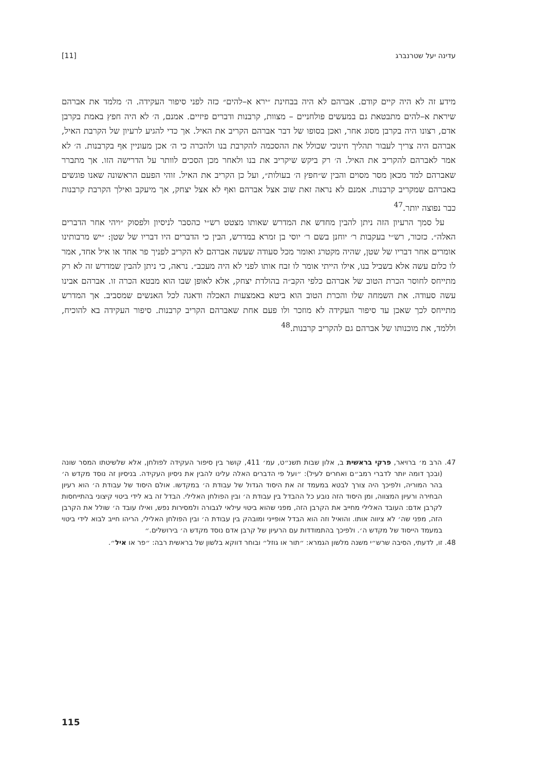עדינה יעל שטרנברג [11]
מידע זה לא היה קיים קודם. אברהם לא היה בבחינת ״ירא א–להים״ כזה לפני סיפור העקידה. ה׳ מלמד את אברהם שיראת א–להים מתבטאת גם במעשים פולחניים – מצוות, קרבנות ודברים פיזיים. אמנם, ה׳ לא היה חפץ באמת בקרבן אדם, רצונו היה בקרבן מסוג אחר, ואכן בסופו של דבר אברהם הקריב את האיל. אך כדי להגיע לרעיון של הקרבת האיל, אברהם היה צריך לעבור תהליך חינוכי שכולל את ההסכמה להקרבת בנו ולהכרה כי ה׳ אכן מעוניין אף בקרבנות. ה׳ לא אמר לאברהם להקריב את האיל. ה׳ רק ביקש שיקריב את בנו ולאחר מכן הסכים לוותר על הדרישה הזו. אך מתברר שאברהם למד מכאן מסר מסוים והבין ש״חפץ ה׳ בעולות״, ועל כן הקריב את האיל. זוהי הפעם הראשונה שאנו פוגשים באברהם שמקריב קרבנות. אמנם לא נראה זאת שוב אצל אברהם ואף לא אצל יצחק, אך מיעקב ואילך הקרבת קרבנות כבר נפוצה יותר.<sup>47</sup>
על סמך הרעיון הזה ניתן להבין מחדש את המדרש שאותו מצטט רש״י כהסבר לניסיון ולפסוק ״ויהי אחר הדברים האלה״. כזכור, רש״י בעקבות ר׳ יוחנן בשם ר׳ יוסי בן זמרא במדרש, הבין כי הדברים היו דבריו של שטן: ״יש מרבותינו אומרים אחר דבריו של שטן, שהיה מקטרג ואומר מכל סעודה שעשה אברהם לא הקריב לפניך פר אחד או איל אחד, אמר לו כלום עשה אלא בשביל בנו, אילו הייתי אומר לו זבח אותו לפני לא היה מעכב״. נראה, כי ניתן להבין שמדרש זה לא רק מתייחס לחוסר הכרת הטוב של אברהם כלפי הקב״ה בהולדת יצחק, אלא לאופן שבו הוא מבטא הכרה זו. אברהם אבינו עשה סעודה. את השמחה שלו והכרת הטוב הוא ביטא באמצעות האכלה ודאגה לכל האנשים שמסביב. אך המדרש מתייחס לכך שאכן עד סיפור העקידה לא מוזכר ולו פעם אחת שאברהם הקריב קרבנות. סיפור העקידה בא להוכיח, וללמד, את מוכנותו של אברהם גם להקריב קרבנות.<sup>48</sup>
47. הרב מ׳ ברויאר, פרקי בראשית ב, אלון שבות תשנ״ט, עמ׳ 411, קושר בין סיפור העקידה לפולחן, אלא שלשיטתו המסר שונה (ובכך דומה יותר לדברי רמב״ם ואחרים לעיל): ״ועל פי הדברים האלה עלינו להבין את ניסיון העקידה. בניסיון זה נוסד מקדש ה׳ בהר המוריה, ולפיכך היה צורך לבטא במעמד זה את היסוד הגדול של עבודת ה׳ במקדשו. אולם היסוד של עבודת ה׳ הוא רעיון הבחירה ורעיון המצווה, ומן היסוד הזה נובע כל ההבדל בין עבודת ה׳ ובין הפולחן האלילי. הבדל זה בא לידי ביטוי קיצוני בהתייחסות לקרבן אדם: העובד האלילי מחייב את הקרבן הזה, מפני שהוא ביטוי עילאי לגבורה ולמסירות נפש, ואילו עובד ה׳ שולל את הקרבן הזה, מפני שה׳ לא ציווה אותו. והואיל וזה הוא הבדל אופייני ומובהק בין עבודת ה׳ ובין הפולחן האלילי, הריהו חייב לבוא לידי ביטוי במעמד הייסוד של מקדש ה׳. ולפיכך בהתמודדות עם הרעיון של קרבן אדם נוסד מקדש ה׳ בירושלים.״
48. זו, לדעתי, הסיבה שרש״י משנה מלשון הגמרא: ״תור או גוזל״ ובוחר דווקא בלשון של בראשית רבה: ״פר או איל״.
115